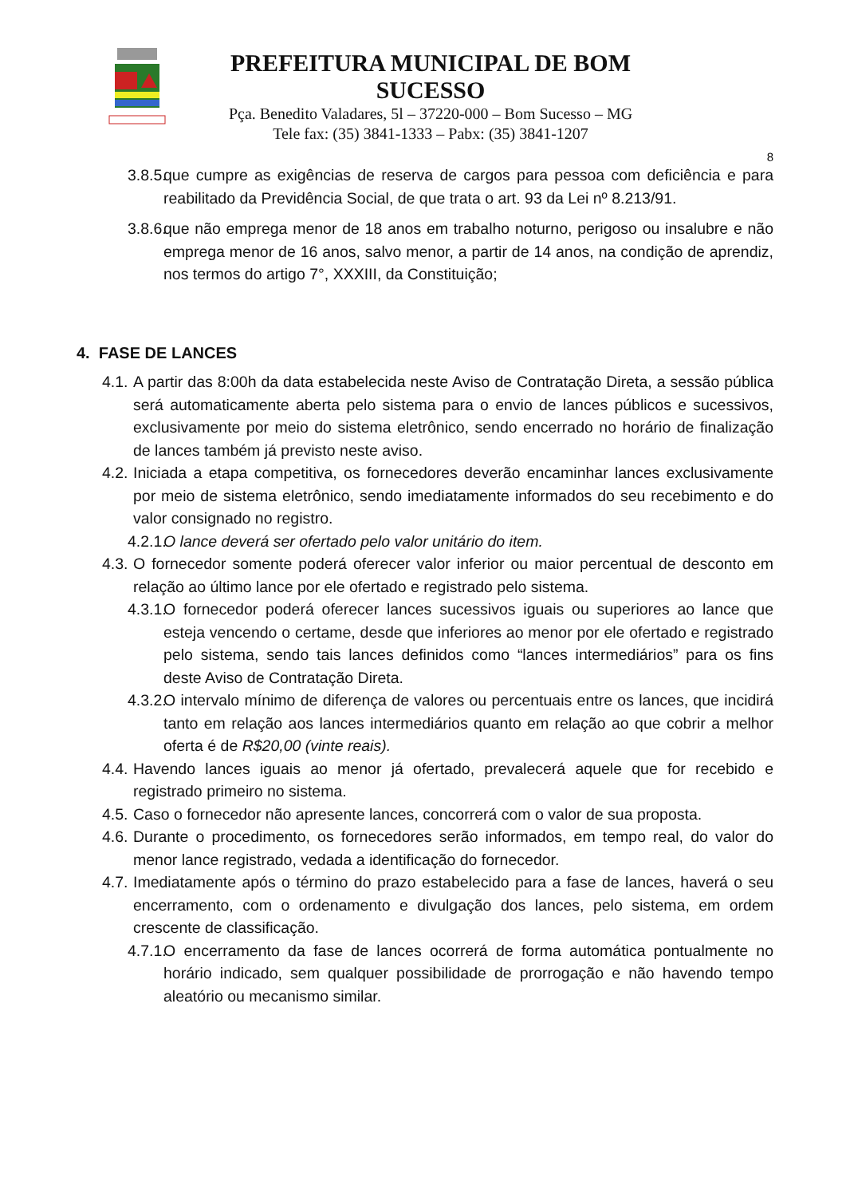PREFEITURA MUNICIPAL DE BOM SUCESSO
Pça. Benedito Valadares, 5l – 37220-000 – Bom Sucesso – MG
Tele fax: (35) 3841-1333 – Pabx: (35) 3841-1207
8
3.8.5. que cumpre as exigências de reserva de cargos para pessoa com deficiência e para reabilitado da Previdência Social, de que trata o art. 93 da Lei nº 8.213/91.
3.8.6. que não emprega menor de 18 anos em trabalho noturno, perigoso ou insalubre e não emprega menor de 16 anos, salvo menor, a partir de 14 anos, na condição de aprendiz, nos termos do artigo 7°, XXXIII, da Constituição;
4. FASE DE LANCES
4.1. A partir das 8:00h da data estabelecida neste Aviso de Contratação Direta, a sessão pública será automaticamente aberta pelo sistema para o envio de lances públicos e sucessivos, exclusivamente por meio do sistema eletrônico, sendo encerrado no horário de finalização de lances também já previsto neste aviso.
4.2. Iniciada a etapa competitiva, os fornecedores deverão encaminhar lances exclusivamente por meio de sistema eletrônico, sendo imediatamente informados do seu recebimento e do valor consignado no registro.
4.2.1. O lance deverá ser ofertado pelo valor unitário do item.
4.3. O fornecedor somente poderá oferecer valor inferior ou maior percentual de desconto em relação ao último lance por ele ofertado e registrado pelo sistema.
4.3.1. O fornecedor poderá oferecer lances sucessivos iguais ou superiores ao lance que esteja vencendo o certame, desde que inferiores ao menor por ele ofertado e registrado pelo sistema, sendo tais lances definidos como “lances intermediários” para os fins deste Aviso de Contratação Direta.
4.3.2. O intervalo mínimo de diferença de valores ou percentuais entre os lances, que incidirá tanto em relação aos lances intermediários quanto em relação ao que cobrir a melhor oferta é de R$20,00 (vinte reais).
4.4. Havendo lances iguais ao menor já ofertado, prevalecerá aquele que for recebido e registrado primeiro no sistema.
4.5. Caso o fornecedor não apresente lances, concorrerá com o valor de sua proposta.
4.6. Durante o procedimento, os fornecedores serão informados, em tempo real, do valor do menor lance registrado, vedada a identificação do fornecedor.
4.7. Imediatamente após o término do prazo estabelecido para a fase de lances, haverá o seu encerramento, com o ordenamento e divulgação dos lances, pelo sistema, em ordem crescente de classificação.
4.7.1. O encerramento da fase de lances ocorrerá de forma automática pontualmente no horário indicado, sem qualquer possibilidade de prorrogação e não havendo tempo aleatório ou mecanismo similar.